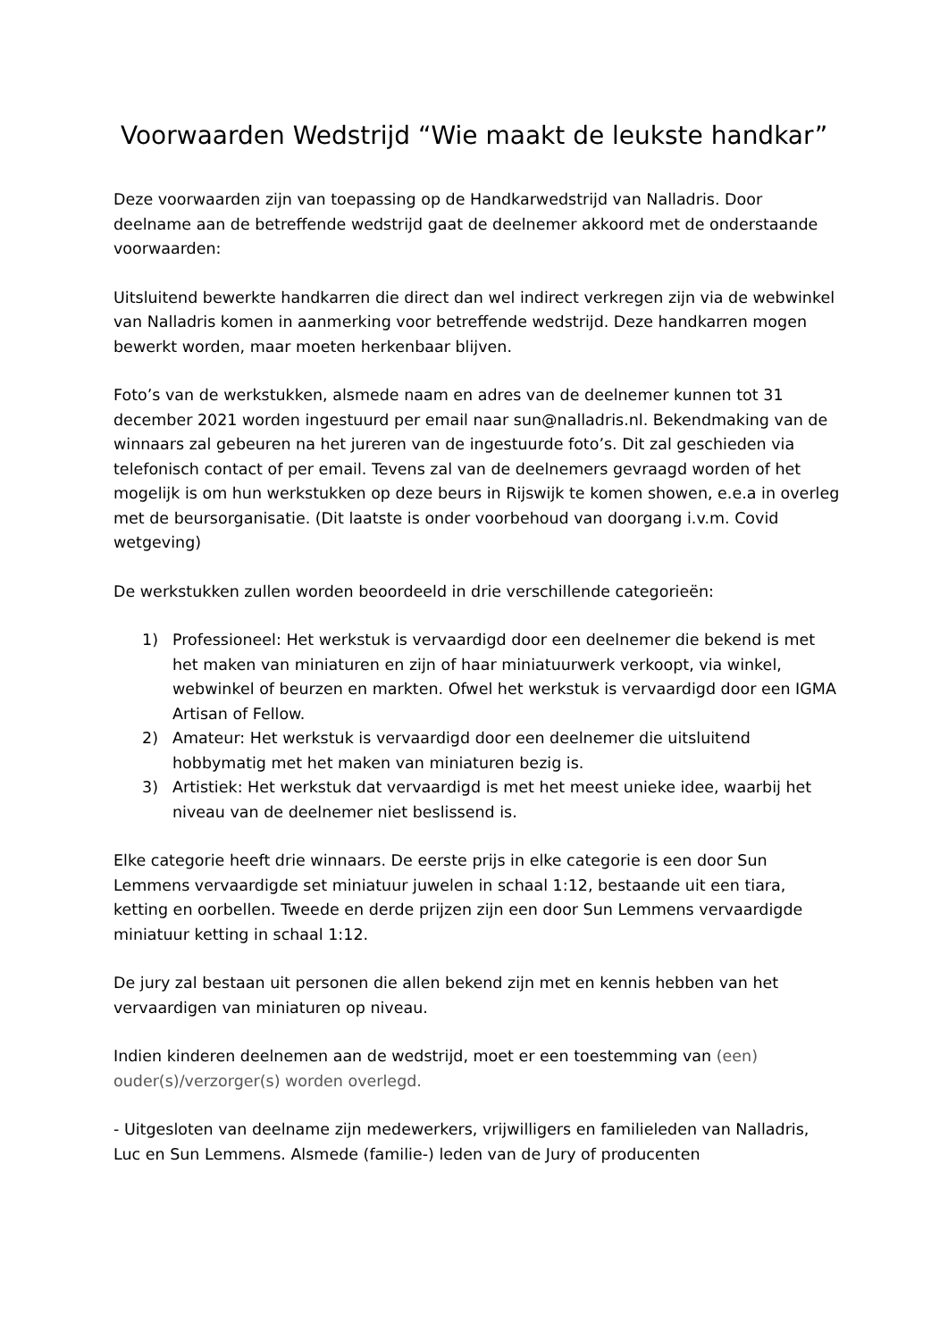Voorwaarden Wedstrijd “Wie maakt de leukste handkar”
Deze voorwaarden zijn van toepassing op de Handkarwedstrijd van Nalladris. Door deelname aan de betreffende wedstrijd gaat de deelnemer akkoord met de onderstaande voorwaarden:
Uitsluitend bewerkte handkarren die direct dan wel indirect verkregen zijn via de webwinkel van Nalladris komen in aanmerking voor betreffende wedstrijd. Deze handkarren mogen bewerkt worden, maar moeten herkenbaar blijven.
Foto’s van de werkstukken, alsmede naam en adres van de deelnemer kunnen tot 31 december 2021 worden ingestuurd per email naar sun@nalladris.nl. Bekendmaking van de winnaars zal gebeuren na het jureren van de ingestuurde foto’s. Dit zal geschieden via telefonisch contact of per email. Tevens zal van de deelnemers gevraagd worden of het mogelijk is om hun werkstukken op deze beurs in Rijswijk te komen showen, e.e.a in overleg met de beursorganisatie. (Dit laatste is onder voorbehoud van doorgang i.v.m. Covid wetgeving)
De werkstukken zullen worden beoordeeld in drie verschillende categorieën:
1) Professioneel: Het werkstuk is vervaardigd door een deelnemer die bekend is met het maken van miniaturen en zijn of haar miniatuurwerk verkoopt, via winkel, webwinkel of beurzen en markten. Ofwel het werkstuk is vervaardigd door een IGMA Artisan of Fellow.
2) Amateur: Het werkstuk is vervaardigd door een deelnemer die uitsluitend hobbymatig met het maken van miniaturen bezig is.
3) Artistiek: Het werkstuk dat vervaardigd is met het meest unieke idee, waarbij het niveau van de deelnemer niet beslissend is.
Elke categorie heeft drie winnaars. De eerste prijs in elke categorie is een door Sun Lemmens vervaardigde set miniatuur juwelen in schaal 1:12, bestaande uit een tiara, ketting en oorbellen. Tweede en derde prijzen zijn een door Sun Lemmens vervaardigde miniatuur ketting in schaal 1:12.
De jury zal bestaan uit personen die allen bekend zijn met en kennis hebben van het vervaardigen van miniaturen op niveau.
Indien kinderen deelnemen aan de wedstrijd, moet er een toestemming van (een) ouder(s)/verzorger(s) worden overlegd.
- Uitgesloten van deelname zijn medewerkers, vrijwilligers en familieleden van Nalladris, Luc en Sun Lemmens. Alsmede (familie-) leden van de Jury of producenten